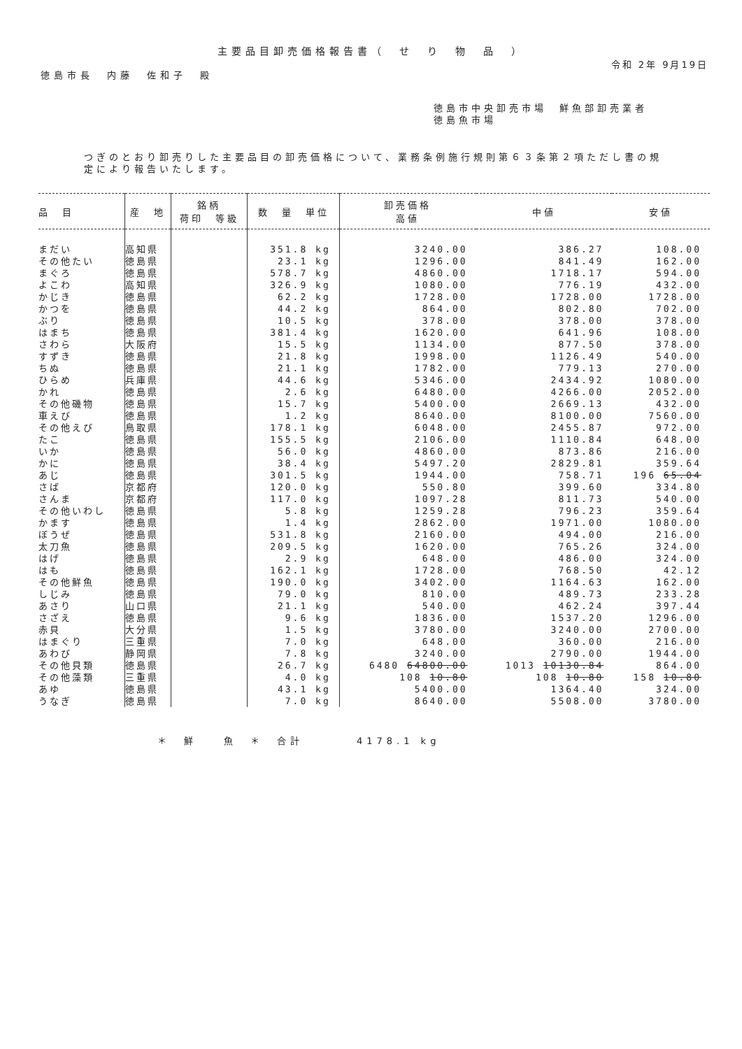主要品目卸売価格報告書（　せ　り　物　品　）
令和 2年 9月19日
徳島市長　内藤　佐和子　殿
徳島市中央卸売市場　鮮魚部卸売業者
徳島魚市場
つぎのとおり卸売りした主要品目の卸売価格について、業務条例施行規則第６３条第２項ただし書の規定により報告いたします。
| 品 目 | 産 地 | 銘柄 荷印 等級 | 数 量 単位 | 卸売価格 高値 | 中値 | 安値 |
| --- | --- | --- | --- | --- | --- | --- |
| まだい | 高知県 | | 351.8 kg | 3240.00 | 386.27 | 108.00 |
| その他たい | 徳島県 | | 23.1 kg | 1296.00 | 841.49 | 162.00 |
| まぐろ | 徳島県 | | 578.7 kg | 4860.00 | 1718.17 | 594.00 |
| よこわ | 高知県 | | 326.9 kg | 1080.00 | 776.19 | 432.00 |
| かじき | 徳島県 | | 62.2 kg | 1728.00 | 1728.00 | 1728.00 |
| かつを | 徳島県 | | 44.2 kg | 864.00 | 802.80 | 702.00 |
| ぶり | 徳島県 | | 10.5 kg | 378.00 | 378.00 | 378.00 |
| はまち | 徳島県 | | 381.4 kg | 1620.00 | 641.96 | 108.00 |
| さわら | 大阪府 | | 15.5 kg | 1134.00 | 877.50 | 378.00 |
| すずき | 徳島県 | | 21.8 kg | 1998.00 | 1126.49 | 540.00 |
| ちぬ | 徳島県 | | 21.1 kg | 1782.00 | 779.13 | 270.00 |
| ひらめ | 兵庫県 | | 44.6 kg | 5346.00 | 2434.92 | 1080.00 |
| かれ | 徳島県 | | 2.6 kg | 6480.00 | 4266.00 | 2052.00 |
| その他磯物 | 徳島県 | | 15.7 kg | 5400.00 | 2669.13 | 432.00 |
| 車えび | 徳島県 | | 1.2 kg | 8640.00 | 8100.00 | 7560.00 |
| その他えび | 鳥取県 | | 178.1 kg | 6048.00 | 2455.87 | 972.00 |
| たこ | 徳島県 | | 155.5 kg | 2106.00 | 1110.84 | 648.00 |
| いか | 徳島県 | | 56.0 kg | 4860.00 | 873.86 | 216.00 |
| かに | 徳島県 | | 38.4 kg | 5497.20 | 2829.81 | 359.64 |
| あじ | 徳島県 | | 301.5 kg | 1944.00 | 758.71 | 196 65.04 |
| さば | 京都府 | | 120.0 kg | 550.80 | 399.60 | 334.80 |
| さんま | 京都府 | | 117.0 kg | 1097.28 | 811.73 | 540.00 |
| その他いわし | 徳島県 | | 5.8 kg | 1259.28 | 796.23 | 359.64 |
| かます | 徳島県 | | 1.4 kg | 2862.00 | 1971.00 | 1080.00 |
| ぼうぜ | 徳島県 | | 531.8 kg | 2160.00 | 494.00 | 216.00 |
| 太刀魚 | 徳島県 | | 209.5 kg | 1620.00 | 765.26 | 324.00 |
| はげ | 徳島県 | | 2.9 kg | 648.00 | 486.00 | 324.00 |
| はも | 徳島県 | | 162.1 kg | 1728.00 | 768.50 | 42.12 |
| その他鮮魚 | 徳島県 | | 190.0 kg | 3402.00 | 1164.63 | 162.00 |
| しじみ | 徳島県 | | 79.0 kg | 810.00 | 489.73 | 233.28 |
| あさり | 山口県 | | 21.1 kg | 540.00 | 462.24 | 397.44 |
| さざえ | 徳島県 | | 9.6 kg | 1836.00 | 1537.20 | 1296.00 |
| 赤貝 | 大分県 | | 1.5 kg | 3780.00 | 3240.00 | 2700.00 |
| はまぐり | 三重県 | | 7.0 kg | 648.00 | 360.00 | 216.00 |
| あわび | 静岡県 | | 7.8 kg | 3240.00 | 2790.00 | 1944.00 |
| その他貝類 | 徳島県 | | 26.7 kg | 6480 64800.00 | 1013 10130.84 | 864.00 |
| その他藻類 | 三重県 | | 4.0 kg | 108 10.80 | 108 10.80 | 158 10.80 |
| あゆ | 徳島県 | | 43.1 kg | 5400.00 | 1364.40 | 324.00 |
| うなぎ | 徳島県 | | 7.0 kg | 8640.00 | 5508.00 | 3780.00 |
＊　鮮　　魚　＊　合計　　　　4178.1 kg